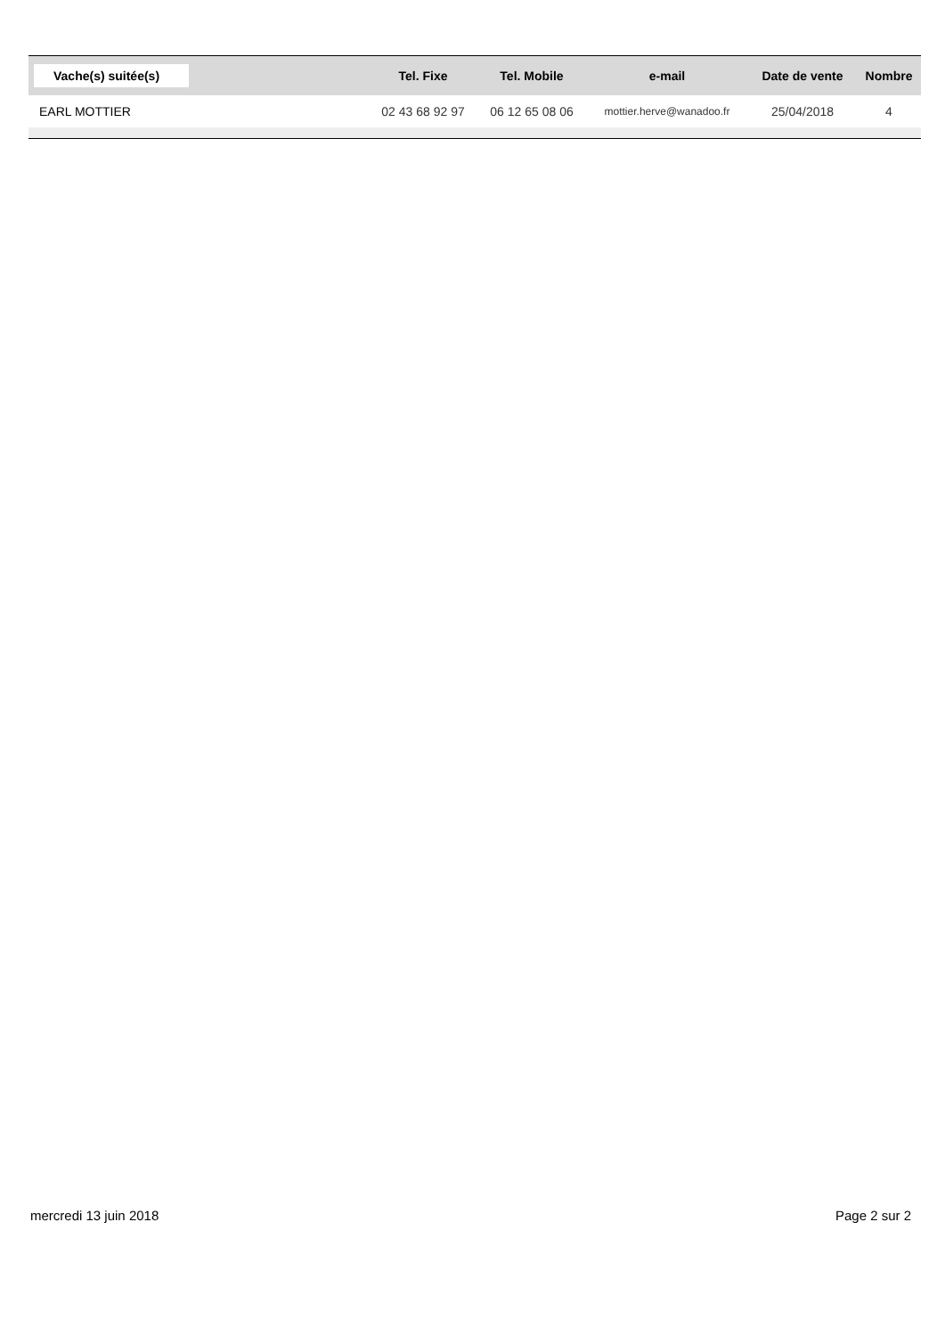| Vache(s) suitée(s) | Tel. Fixe | Tel. Mobile | e-mail | Date de vente | Nombre |
| --- | --- | --- | --- | --- | --- |
| EARL MOTTIER | 02 43 68 92 97 | 06 12 65 08 06 | mottier.herve@wanadoo.fr | 25/04/2018 | 4 |
mercredi 13 juin 2018 Page 2 sur 2